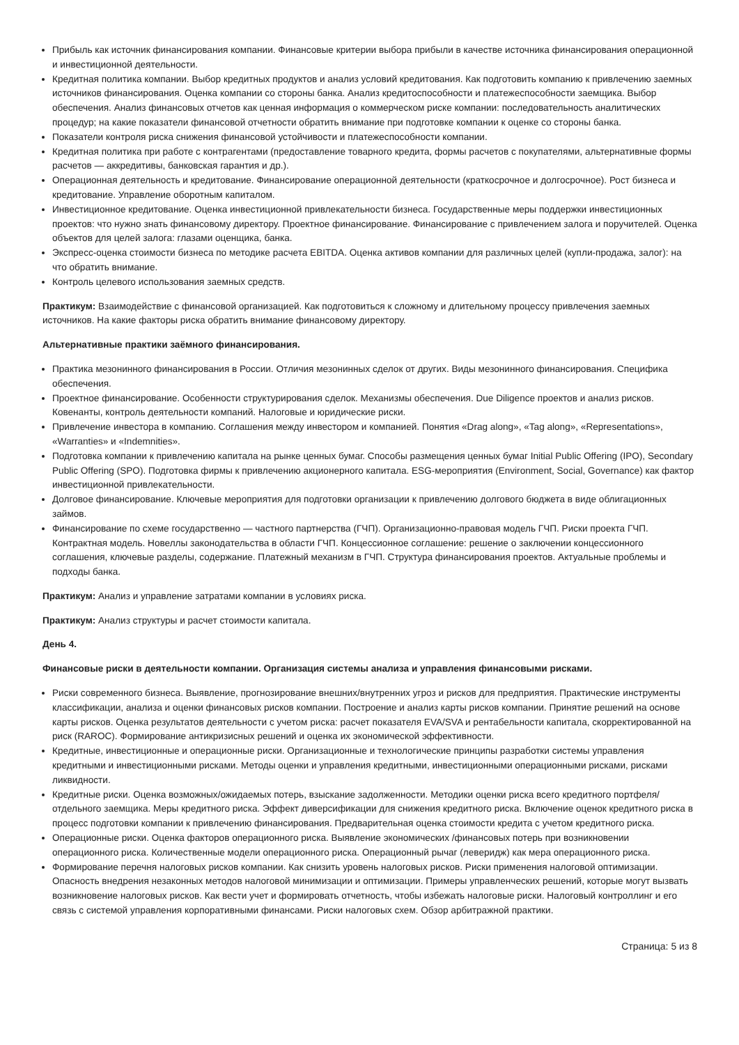Прибыль как источник финансирования компании. Финансовые критерии выбора прибыли в качестве источника финансирования операционной и инвестиционной деятельности.
Кредитная политика компании. Выбор кредитных продуктов и анализ условий кредитования. Как подготовить компанию к привлечению заемных источников финансирования. Оценка компании со стороны банка. Анализ кредитоспособности и платежеспособности заемщика. Выбор обеспечения. Анализ финансовых отчетов как ценная информация о коммерческом риске компании: последовательность аналитических процедур; на какие показатели финансовой отчетности обратить внимание при подготовке компании к оценке со стороны банка.
Показатели контроля риска снижения финансовой устойчивости и платежеспособности компании.
Кредитная политика при работе с контрагентами (предоставление товарного кредита, формы расчетов с покупателями, альтернативные формы расчетов — аккредитивы, банковская гарантия и др.).
Операционная деятельность и кредитование. Финансирование операционной деятельности (краткосрочное и долгосрочное). Рост бизнеса и кредитование. Управление оборотным капиталом.
Инвестиционное кредитование. Оценка инвестиционной привлекательности бизнеса. Государственные меры поддержки инвестиционных проектов: что нужно знать финансовому директору. Проектное финансирование. Финансирование с привлечением залога и поручителей. Оценка объектов для целей залога: глазами оценщика, банка.
Экспресс-оценка стоимости бизнеса по методике расчета EBITDA. Оценка активов компании для различных целей (купли-продажа, залог): на что обратить внимание.
Контроль целевого использования заемных средств.
Практикум: Взаимодействие с финансовой организацией. Как подготовиться к сложному и длительному процессу привлечения заемных источников. На какие факторы риска обратить внимание финансовому директору.
Альтернативные практики заёмного финансирования.
Практика мезонинного финансирования в России. Отличия мезонинных сделок от других. Виды мезонинного финансирования. Специфика обеспечения.
Проектное финансирование. Особенности структурирования сделок. Механизмы обеспечения. Due Diligence проектов и анализ рисков. Ковенанты, контроль деятельности компаний. Налоговые и юридические риски.
Привлечение инвестора в компанию. Соглашения между инвестором и компанией. Понятия «Drag along», «Tag along», «Representations», «Warranties» и «Indemnities».
Подготовка компании к привлечению капитала на рынке ценных бумаг. Способы размещения ценных бумаг Initial Public Offering (IPO), Secondary Public Offering (SPO). Подготовка фирмы к привлечению акционерного капитала. ESG-мероприятия (Environment, Social, Governance) как фактор инвестиционной привлекательности.
Долговое финансирование. Ключевые мероприятия для подготовки организации к привлечению долгового бюджета в виде облигационных займов.
Финансирование по схеме государственно — частного партнерства (ГЧП). Организационно-правовая модель ГЧП. Риски проекта ГЧП. Контрактная модель. Новеллы законодательства в области ГЧП. Концессионное соглашение: решение о заключении концессионного соглашения, ключевые разделы, содержание. Платежный механизм в ГЧП. Структура финансирования проектов. Актуальные проблемы и подходы банка.
Практикум: Анализ и управление затратами компании в условиях риска.
Практикум: Анализ структуры и расчет стоимости капитала.
День 4.
Финансовые риски в деятельности компании. Организация системы анализа и управления финансовыми рисками.
Риски современного бизнеса. Выявление, прогнозирование внешних/внутренних угроз и рисков для предприятия. Практические инструменты классификации, анализа и оценки финансовых рисков компании. Построение и анализ карты рисков компании. Принятие решений на основе карты рисков. Оценка результатов деятельности с учетом риска: расчет показателя EVA/SVA и рентабельности капитала, скорректированной на риск (RAROC). Формирование антикризисных решений и оценка их экономической эффективности.
Кредитные, инвестиционные и операционные риски. Организационные и технологические принципы разработки системы управления кредитными и инвестиционными рисками. Методы оценки и управления кредитными, инвестиционными операционными рисками, рисками ликвидности.
Кредитные риски. Оценка возможных/ожидаемых потерь, взыскание задолженности. Методики оценки риска всего кредитного портфеля/отдельного заемщика. Меры кредитного риска. Эффект диверсификации для снижения кредитного риска. Включение оценок кредитного риска в процесс подготовки компании к привлечению финансирования. Предварительная оценка стоимости кредита с учетом кредитного риска.
Операционные риски. Оценка факторов операционного риска. Выявление экономических /финансовых потерь при возникновении операционного риска. Количественные модели операционного риска. Операционный рычаг (леверидж) как мера операционного риска.
Формирование перечня налоговых рисков компании. Как снизить уровень налоговых рисков. Риски применения налоговой оптимизации. Опасность внедрения незаконных методов налоговой минимизации и оптимизации. Примеры управленческих решений, которые могут вызвать возникновение налоговых рисков. Как вести учет и формировать отчетность, чтобы избежать налоговые риски. Налоговый контроллинг и его связь с системой управления корпоративными финансами. Риски налоговых схем. Обзор арбитражной практики.
Страница: 5 из 8